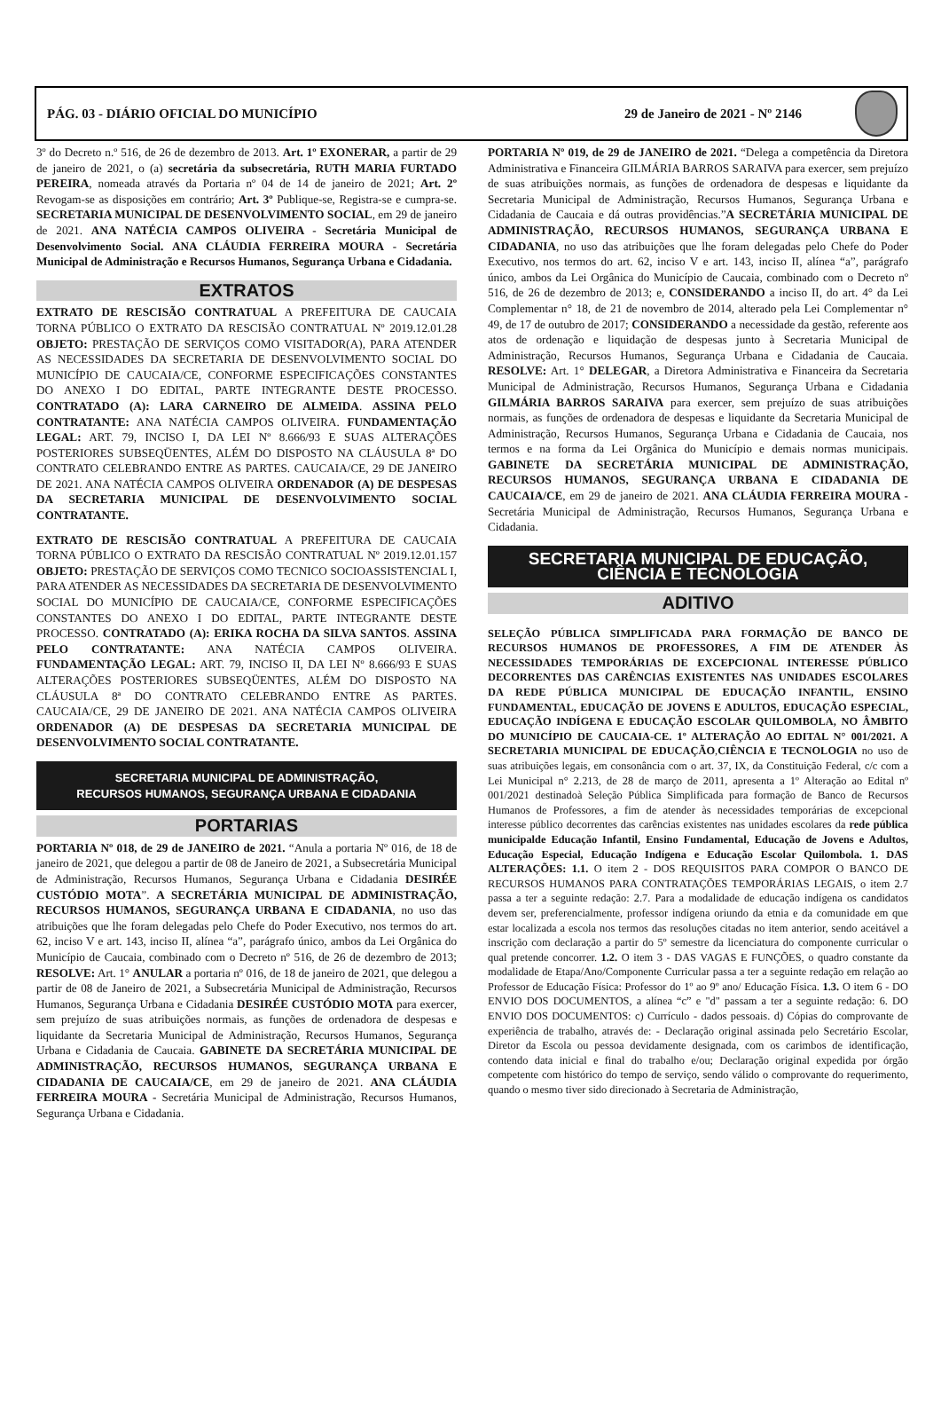PÁG. 03 - DIÁRIO OFICIAL DO MUNICÍPIO 29 de Janeiro de 2021 - Nº 2146
3º do Decreto n.º 516, de 26 de dezembro de 2013. Art. 1º EXONERAR, a partir de 29 de janeiro de 2021, o (a) secretária da subsecretária, RUTH MARIA FURTADO PEREIRA, nomeada através da Portaria nº 04 de 14 de janeiro de 2021; Art. 2º Revogam-se as disposições em contrário; Art. 3º Publique-se, Registra-se e cumpra-se. SECRETARIA MUNICIPAL DE DESENVOLVIMENTO SOCIAL, em 29 de janeiro de 2021. ANA NATÉCIA CAMPOS OLIVEIRA - Secretária Municipal de Desenvolvimento Social. ANA CLÁUDIA FERREIRA MOURA - Secretária Municipal de Administração e Recursos Humanos, Segurança Urbana e Cidadania.
EXTRATOS
EXTRATO DE RESCISÃO CONTRATUAL A PREFEITURA DE CAUCAIA TORNA PÚBLICO O EXTRATO DA RESCISÃO CONTRATUAL Nº 2019.12.01.28 OBJETO: PRESTAÇÃO DE SERVIÇOS COMO VISITADOR(A), PARA ATENDER AS NECESSIDADES DA SECRETARIA DE DESENVOLVIMENTO SOCIAL DO MUNICÍPIO DE CAUCAIA/CE, CONFORME ESPECIFICAÇÕES CONSTANTES DO ANEXO I DO EDITAL, PARTE INTEGRANTE DESTE PROCESSO. CONTRATADO (A): LARA CARNEIRO DE ALMEIDA. ASSINA PELO CONTRATANTE: ANA NATÉCIA CAMPOS OLIVEIRA. FUNDAMENTAÇÃO LEGAL: ART. 79, INCISO I, DA LEI Nº 8.666/93 E SUAS ALTERAÇÕES POSTERIORES SUBSEQÜENTES, ALÉM DO DISPOSTO NA CLÁUSULA 8ª DO CONTRATO CELEBRANDO ENTRE AS PARTES. CAUCAIA/CE, 29 DE JANEIRO DE 2021. ANA NATÉCIA CAMPOS OLIVEIRA ORDENADOR (A) DE DESPESAS DA SECRETARIA MUNICIPAL DE DESENVOLVIMENTO SOCIAL CONTRATANTE.
EXTRATO DE RESCISÃO CONTRATUAL A PREFEITURA DE CAUCAIA TORNA PÚBLICO O EXTRATO DA RESCISÃO CONTRATUAL Nº 2019.12.01.157 OBJETO: PRESTAÇÃO DE SERVIÇOS COMO TECNICO SOCIOASSISTENCIAL I, PARA ATENDER AS NECESSIDADES DA SECRETARIA DE DESENVOLVIMENTO SOCIAL DO MUNICÍPIO DE CAUCAIA/CE, CONFORME ESPECIFICAÇÕES CONSTANTES DO ANEXO I DO EDITAL, PARTE INTEGRANTE DESTE PROCESSO. CONTRATADO (A): ERIKA ROCHA DA SILVA SANTOS. ASSINA PELO CONTRATANTE: ANA NATÉCIA CAMPOS OLIVEIRA. FUNDAMENTAÇÃO LEGAL: ART. 79, INCISO II, DA LEI Nº 8.666/93 E SUAS ALTERAÇÕES POSTERIORES SUBSEQÜENTES, ALÉM DO DISPOSTO NA CLÁUSULA 8ª DO CONTRATO CELEBRANDO ENTRE AS PARTES. CAUCAIA/CE, 29 DE JANEIRO DE 2021. ANA NATÉCIA CAMPOS OLIVEIRA ORDENADOR (A) DE DESPESAS DA SECRETARIA MUNICIPAL DE DESENVOLVIMENTO SOCIAL CONTRATANTE.
SECRETARIA MUNICIPAL DE ADMINISTRAÇÃO,
RECURSOS HUMANOS, SEGURANÇA URBANA E CIDADANIA
PORTARIAS
PORTARIA Nº 018, de 29 de JANEIRO de 2021. “Anula a portaria Nº 016, de 18 de janeiro de 2021, que delegou a partir de 08 de Janeiro de 2021, a Subsecretária Municipal de Administração, Recursos Humanos, Segurança Urbana e Cidadania DESIRÉE CUSTÓDIO MOTA”. A SECRETÁRIA MUNICIPAL DE ADMINISTRAÇÃO, RECURSOS HUMANOS, SEGURANÇA URBANA E CIDADANIA, no uso das atribuições que lhe foram delegadas pelo Chefe do Poder Executivo, nos termos do art. 62, inciso V e art. 143, inciso II, alínea “a”, parágrafo único, ambos da Lei Orgânica do Município de Caucaia, combinado com o Decreto nº 516, de 26 de dezembro de 2013; RESOLVE: Art. 1° ANULAR a portaria nº 016, de 18 de janeiro de 2021, que delegou a partir de 08 de Janeiro de 2021, a Subsecretária Municipal de Administração, Recursos Humanos, Segurança Urbana e Cidadania DESIRÉE CUSTÓDIO MOTA para exercer, sem prejuízo de suas atribuições normais, as funções de ordenadora de despesas e liquidante da Secretaria Municipal de Administração, Recursos Humanos, Segurança Urbana e Cidadania de Caucaia. GABINETE DA SECRETÁRIA MUNICIPAL DE ADMINISTRAÇÃO, RECURSOS HUMANOS, SEGURANÇA URBANA E CIDADANIA DE CAUCAIA/CE, em 29 de janeiro de 2021. ANA CLÁUDIA FERREIRA MOURA - Secretária Municipal de Administração, Recursos Humanos, Segurança Urbana e Cidadania.
PORTARIA Nº 019, de 29 de JANEIRO de 2021. “Delega a competência da Diretora Administrativa e Financeira GILMÁRIA BARROS SARAIVA para exercer, sem prejuízo de suas atribuições normais, as funções de ordenadora de despesas e liquidante da Secretaria Municipal de Administração, Recursos Humanos, Segurança Urbana e Cidadania de Caucaia e dá outras providências.”A SECRETÁRIA MUNICIPAL DE ADMINISTRAÇÃO, RECURSOS HUMANOS, SEGURANÇA URBANA E CIDADANIA, no uso das atribuições que lhe foram delegadas pelo Chefe do Poder Executivo, nos termos do art. 62, inciso V e art. 143, inciso II, alínea “a”, parágrafo único, ambos da Lei Orgânica do Município de Caucaia, combinado com o Decreto nº 516, de 26 de dezembro de 2013; e, CONSIDERANDO a inciso II, do art. 4° da Lei Complementar n° 18, de 21 de novembro de 2014, alterado pela Lei Complementar n° 49, de 17 de outubro de 2017; CONSIDERANDO a necessidade da gestão, referente aos atos de ordenação e liquidação de despesas junto à Secretaria Municipal de Administração, Recursos Humanos, Segurança Urbana e Cidadania de Caucaia. RESOLVE: Art. 1° DELEGAR, a Diretora Administrativa e Financeira da Secretaria Municipal de Administração, Recursos Humanos, Segurança Urbana e Cidadania GILMÁRIA BARROS SARAIVA para exercer, sem prejuízo de suas atribuições normais, as funções de ordenadora de despesas e liquidante da Secretaria Municipal de Administração, Recursos Humanos, Segurança Urbana e Cidadania de Caucaia, nos termos e na forma da Lei Orgânica do Município e demais normas municipais. GABINETE DA SECRETÁRIA MUNICIPAL DE ADMINISTRAÇÃO, RECURSOS HUMANOS, SEGURANÇA URBANA E CIDADANIA DE CAUCAIA/CE, em 29 de janeiro de 2021. ANA CLÁUDIA FERREIRA MOURA - Secretária Municipal de Administração, Recursos Humanos, Segurança Urbana e Cidadania.
SECRETARIA MUNICIPAL DE EDUCAÇÃO,
CIÊNCIA E TECNOLOGIA
ADITIVO
SELEÇÃO PÚBLICA SIMPLIFICADA PARA FORMAÇÃO DE BANCO DE RECURSOS HUMANOS DE PROFESSORES, A FIM DE ATENDER ÀS NECESSIDADES TEMPORÁRIAS DE EXCEPCIONAL INTERESSE PÚBLICO DECORRENTES DAS CARÊNCIAS EXISTENTES NAS UNIDADES ESCOLARES DA REDE PÚBLICA MUNICIPAL DE EDUCAÇÃO INFANTIL, ENSINO FUNDAMENTAL, EDUCAÇÃO DE JOVENS E ADULTOS, EDUCAÇÃO ESPECIAL, EDUCAÇÃO INDÍGENA E EDUCAÇÃO ESCOLAR QUILOMBOLA, NO ÂMBITO DO MUNICÍPIO DE CAUCAIA-CE. 1º ALTERAÇÃO AO EDITAL N° 001/2021. A SECRETARIA MUNICIPAL DE EDUCAÇÃO,CIÊNCIA E TECNOLOGIA no uso de suas atribuições legais, em consonância com o art. 37, IX, da Constituição Federal, c/c com a Lei Municipal n° 2.213, de 28 de março de 2011, apresenta a 1º Alteração ao Edital nº 001/2021 destinadoà Seleção Pública Simplificada para formação de Banco de Recursos Humanos de Professores, a fim de atender às necessidades temporárias de excepcional interesse público decorrentes das carências existentes nas unidades escolares da rede pública municipalde Educação Infantil, Ensino Fundamental, Educação de Jovens e Adultos, Educação Especial, Educação Indígena e Educação Escolar Quilombola. 1. DAS ALTERAÇÕES: 1.1. O item 2 - DOS REQUISITOS PARA COMPOR O BANCO DE RECURSOS HUMANOS PARA CONTRATAÇÕES TEMPORÁRIAS LEGAIS, o item 2.7 passa a ter a seguinte redação: 2.7. Para a modalidade de educação indígena os candidatos devem ser, preferencialmente, professor indígena oriundo da etnia e da comunidade em que estar localizada a escola nos termos das resoluções citadas no item anterior, sendo aceitável a inscrição com declaração a partir do 5º semestre da licenciatura do componente curricular o qual pretende concorrer. 1.2. O item 3 - DAS VAGAS E FUNÇÕES, o quadro constante da modalidade de Etapa/Ano/Componente Curricular passa a ter a seguinte redação em relação ao Professor de Educação Física: Professor do 1º ao 9º ano/ Educação Física. 1.3. O item 6 - DO ENVIO DOS DOCUMENTOS, a alínea “c” e "d" passam a ter a seguinte redação: 6. DO ENVIO DOS DOCUMENTOS: c) Currículo - dados pessoais. d) Cópias do comprovante de experiência de trabalho, através de: - Declaração original assinada pelo Secretário Escolar, Diretor da Escola ou pessoa devidamente designada, com os carimbos de identificação, contendo data inicial e final do trabalho e/ou; Declaração original expedida por órgão competente com histórico do tempo de serviço, sendo válido o comprovante do requerimento, quando o mesmo tiver sido direcionado à Secretaria de Administração,